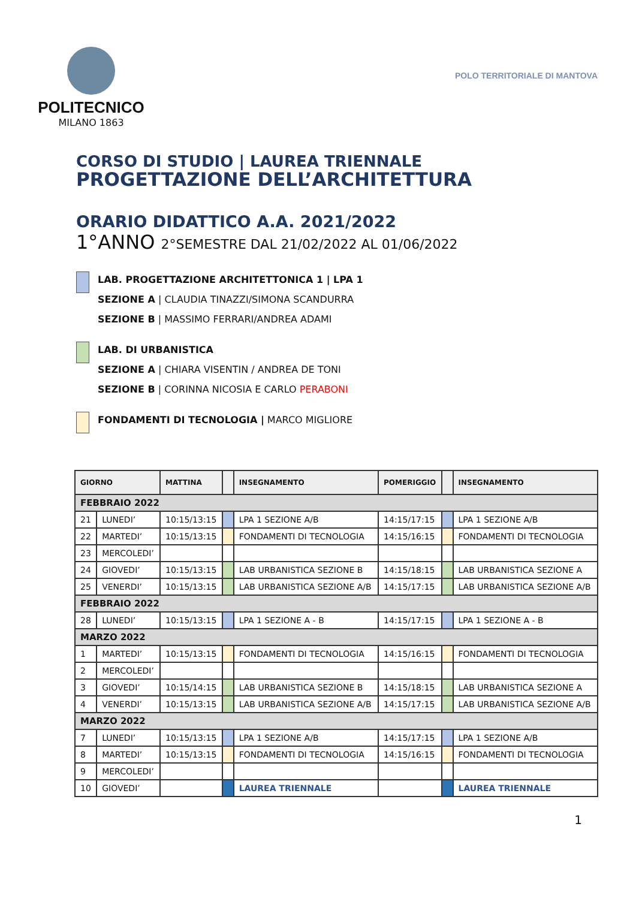POLITECNICO
MILANO 1863
POLO TERRITORIALE DI MANTOVA
CORSO DI STUDIO | LAUREA TRIENNALE
PROGETTAZIONE DELL’ARCHITETTURA
ORARIO DIDATTICO A.A. 2021/2022
1°ANNO 2°SEMESTRE DAL 21/02/2022 AL 01/06/2022
LAB. PROGETTAZIONE ARCHITETTONICA 1 | LPA 1
SEZIONE A | CLAUDIA TINAZZI/SIMONA SCANDURRA
SEZIONE B | MASSIMO FERRARI/ANDREA ADAMI
LAB. DI URBANISTICA
SEZIONE A | CHIARA VISENTIN / ANDREA DE TONI
SEZIONE B | CORINNA NICOSIA E CARLO PERABONI
FONDAMENTI DI TECNOLOGIA | MARCO MIGLIORE
| GIORNO | | MATTINA | | INSEGNAMENTO | POMERIGGIO | | INSEGNAMENTO |
| --- | --- | --- | --- | --- | --- | --- | --- |
| FEBBRAIO 2022 | | | | | | | |
| 21 | LUNEDI’ | 10:15/13:15 | | LPA 1 SEZIONE A/B | 14:15/17:15 | | LPA 1 SEZIONE A/B |
| 22 | MARTEDI’ | 10:15/13:15 | | FONDAMENTI DI TECNOLOGIA | 14:15/16:15 | | FONDAMENTI DI TECNOLOGIA |
| 23 | MERCOLEDI’ | | | | | | |
| 24 | GIOVEDI’ | 10:15/13:15 | | LAB URBANISTICA SEZIONE B | 14:15/18:15 | | LAB URBANISTICA SEZIONE A |
| 25 | VENERDI’ | 10:15/13:15 | | LAB URBANISTICA SEZIONE A/B | 14:15/17:15 | | LAB URBANISTICA SEZIONE A/B |
| FEBBRAIO 2022 | | | | | | | |
| 28 | LUNEDI’ | 10:15/13:15 | | LPA 1 SEZIONE A - B | 14:15/17:15 | | LPA 1 SEZIONE A - B |
| MARZO 2022 | | | | | | | |
| 1 | MARTEDI’ | 10:15/13:15 | | FONDAMENTI DI TECNOLOGIA | 14:15/16:15 | | FONDAMENTI DI TECNOLOGIA |
| 2 | MERCOLEDI’ | | | | | | |
| 3 | GIOVEDI’ | 10:15/14:15 | | LAB URBANISTICA SEZIONE B | 14:15/18:15 | | LAB URBANISTICA SEZIONE A |
| 4 | VENERDI’ | 10:15/13:15 | | LAB URBANISTICA SEZIONE A/B | 14:15/17:15 | | LAB URBANISTICA SEZIONE A/B |
| MARZO 2022 | | | | | | | |
| 7 | LUNEDI’ | 10:15/13:15 | | LPA 1 SEZIONE A/B | 14:15/17:15 | | LPA 1 SEZIONE A/B |
| 8 | MARTEDI’ | 10:15/13:15 | | FONDAMENTI DI TECNOLOGIA | 14:15/16:15 | | FONDAMENTI DI TECNOLOGIA |
| 9 | MERCOLEDI’ | | | | | | |
| 10 | GIOVEDI’ | | | LAUREA TRIENNALE | | | LAUREA TRIENNALE |
1